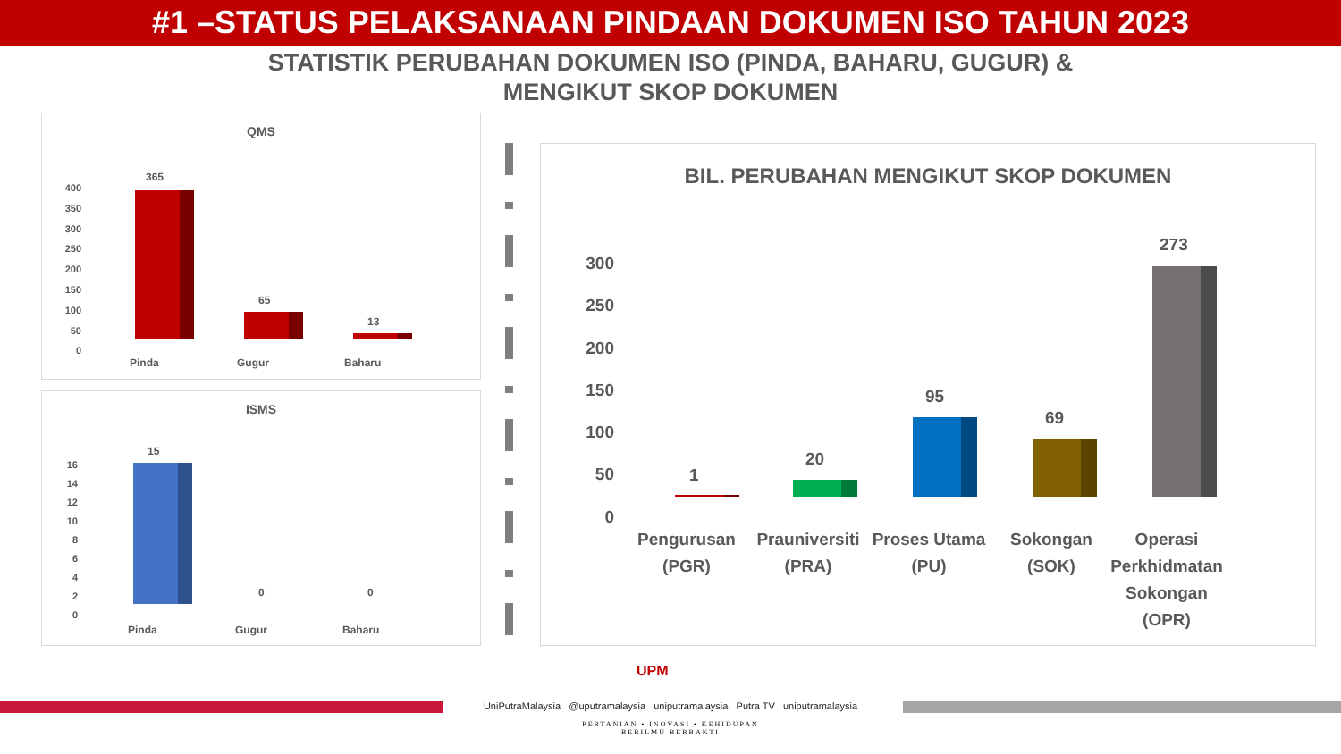#1 –STATUS PELAKSANAAN PINDAAN DOKUMEN ISO TAHUN 2023
STATISTIK PERUBAHAN DOKUMEN ISO (PINDA, BAHARU, GUGUR) &
MENGIKUT SKOP DOKUMEN
QMS
400
350
300
250
200
150
100
50
0
365
65
13
Pinda Gugur Baharu
ISMS
16
14
12
10
8
6
4
2
0
15
0 0
Pinda Gugur Baharu
BIL. PERUBAHAN MENGIKUT SKOP DOKUMEN
300
250
200
150
100
50
0
1
20
95
69
273
Pengurusan
(PGR)
Prauniversiti
(PRA)
Proses Utama
(PU)
Sokongan
(SOK)
Operasi Perkhidmatan Sokongan (OPR)
UPM
UniPutraMalaysia @uputramalaysia uniputramalaysia Putra TV uniputramalaysia
PERTANIAN • INOVASI • KEHIDUPAN
BERILMU BERBAKTI